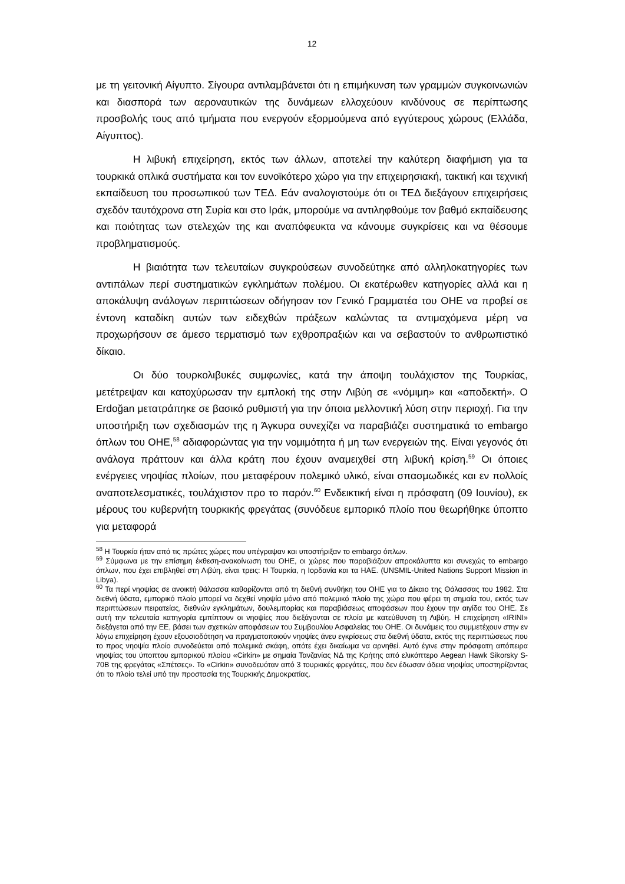12
με τη γειτονική Αίγυπτο. Σίγουρα αντιλαμβάνεται ότι η επιμήκυνση των γραμμών συγκοινωνιών και διασπορά των αεροναυτικών της δυνάμεων ελλοχεύουν κινδύνους σε περίπτωσης προσβολής τους από τμήματα που ενεργούν εξορμούμενα από εγγύτερους χώρους (Ελλάδα, Αίγυπτος).
Η λιβυκή επιχείρηση, εκτός των άλλων, αποτελεί την καλύτερη διαφήμιση για τα τουρκικά οπλικά συστήματα και τον ευνοϊκότερο χώρο για την επιχειρησιακή, τακτική και τεχνική εκπαίδευση του προσωπικού των ΤΕΔ. Εάν αναλογιστούμε ότι οι ΤΕΔ διεξάγουν επιχειρήσεις σχεδόν ταυτόχρονα στη Συρία και στο Ιράκ, μπορούμε να αντιληφθούμε τον βαθμό εκπαίδευσης και ποιότητας των στελεχών της και αναπόφευκτα να κάνουμε συγκρίσεις και να θέσουμε προβληματισμούς.
Η βιαιότητα των τελευταίων συγκρούσεων συνοδεύτηκε από αλληλοκατηγορίες των αντιπάλων περί συστηματικών εγκλημάτων πολέμου. Οι εκατέρωθεν κατηγορίες αλλά και η αποκάλυψη ανάλογων περιπτώσεων οδήγησαν τον Γενικό Γραμματέα του ΟΗΕ να προβεί σε έντονη καταδίκη αυτών των ειδεχθών πράξεων καλώντας τα αντιμαχόμενα μέρη να προχωρήσουν σε άμεσο τερματισμό των εχθροπραξιών και να σεβαστούν το ανθρωπιστικό δίκαιο.
Οι δύο τουρκολιβυκές συμφωνίες, κατά την άποψη τουλάχιστον της Τουρκίας, μετέτρεψαν και κατοχύρωσαν την εμπλοκή της στην Λιβύη σε «νόμιμη» και «αποδεκτή». Ο Erdoğan μετατράπηκε σε βασικό ρυθμιστή για την όποια μελλοντική λύση στην περιοχή. Για την υποστήριξη των σχεδιασμών της η Άγκυρα συνεχίζει να παραβιάζει συστηματικά το embargo όπλων του ΟΗΕ,<sup>58</sup> αδιαφορώντας για την νομιμότητα ή μη των ενεργειών της. Είναι γεγονός ότι ανάλογα πράττουν και άλλα κράτη που έχουν αναμειχθεί στη λιβυκή κρίση.<sup>59</sup> Οι όποιες ενέργειες νηοψίας πλοίων, που μεταφέρουν πολεμικό υλικό, είναι σπασμωδικές και εν πολλοίς αναποτελεσματικές, τουλάχιστον προ το παρόν.<sup>60</sup> Ενδεικτική είναι η πρόσφατη (09 Ιουνίου), εκ μέρους του κυβερνήτη τουρκικής φρεγάτας (συνόδευε εμπορικό πλοίο που θεωρήθηκε ύποπτο για μεταφορά
<sup>58</sup> Η Τουρκία ήταν από τις πρώτες χώρες που υπέγραψαν και υποστήριξαν το embargo όπλων.
<sup>59</sup> Σύμφωνα με την επίσημη έκθεση-ανακοίνωση του ΟΗΕ, οι χώρες που παραβιάζουν απροκάλυπτα και συνεχώς το embargo όπλων, που έχει επιβληθεί στη Λιβύη, είναι τρεις: Η Τουρκία, η Ιορδανία και τα ΗΑΕ. (UNSMIL-United Nations Support Mission in Libya).
<sup>60</sup> Τα περί νηοψίας σε ανοικτή θάλασσα καθορίζονται από τη διεθνή συνθήκη του ΟΗΕ για το Δίκαιο της Θάλασσας του 1982. Στα διεθνή ύδατα, εμπορικό πλοίο μπορεί να δεχθεί νηοψία μόνο από πολεμικό πλοίο της χώρα που φέρει τη σημαία του, εκτός των περιπτώσεων πειρατείας, διεθνών εγκλημάτων, δουλεμπορίας και παραβιάσεως αποφάσεων που έχουν την αιγίδα του ΟΗΕ. Σε αυτή την τελευταία κατηγορία εμπίπτουν οι νηοψίες που διεξάγονται σε πλοία με κατεύθυνση τη Λιβύη. Η επιχείρηση «IRINI» διεξάγεται από την ΕΕ, βάσει των σχετικών αποφάσεων του Συμβουλίου Ασφαλείας του ΟΗΕ. Οι δυνάμεις του συμμετέχουν στην εν λόγω επιχείρηση έχουν εξουσιοδότηση να πραγματοποιούν νηοψίες άνευ εγκρίσεως στα διεθνή ύδατα, εκτός της περιπτώσεως που το προς νηοψία πλοίο συνοδεύεται από πολεμικά σκάφη, οπότε έχει δικαίωμα να αρνηθεί. Αυτό έγινε στην πρόσφατη απόπειρα νηοψίας του ύποπτου εμπορικού πλοίου «Cirkin» με σημαία Τανζανίας ΝΔ της Κρήτης από ελικόπτερο Aegean Hawk Sikorsky S-70B της φρεγάτας «Σπέτσες». Το «Cirkin» συνοδευόταν από 3 τουρκικές φρεγάτες, που δεν έδωσαν άδεια νηοψίας υποστηρίζοντας ότι το πλοίο τελεί υπό την προστασία της Τουρκικής Δημοκρατίας.